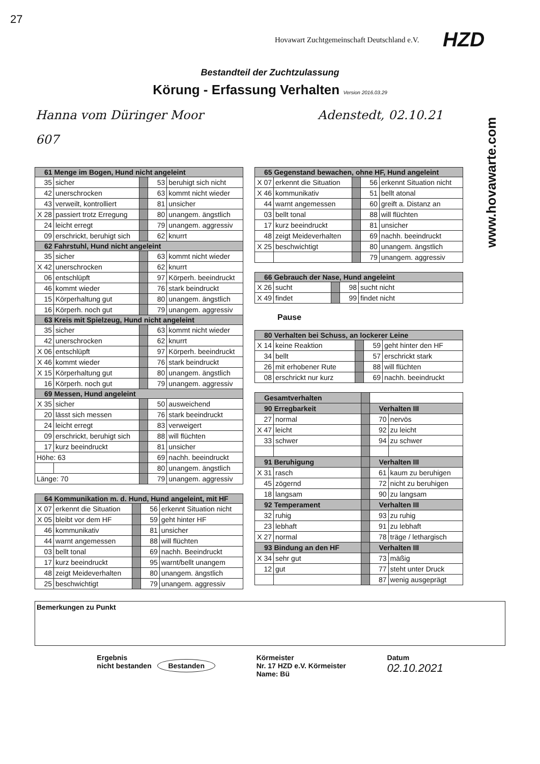27
Hovawart Zuchtgemeinschaft Deutschland e.V.
HZD
www.hovawarte.com
Bestandteil der Zuchtzulassung
Körung - Erfassung Verhalten Version 2016.03.29
Hanna vom Düringer Moor Adenstedt, 02.10.21
607
| 61 Menge im Bogen, Hund nicht angeleint | | | | |
| --- | --- | --- | --- | --- |
| 35 | sicher | | 53 | beruhigt sich nicht |
| 42 | unerschrocken | | 63 | kommt nicht wieder |
| 43 | verweilt, kontrolliert | | 81 | unsicher |
| X 28 | passiert trotz Erregung | | 80 | unangem. ängstlich |
| 24 | leicht erregt | | 79 | unangem. aggressiv |
| 09 | erschrickt, beruhigt sich | | 62 | knurrt |
| 62 Fahrstuhl, Hund nicht angeleint | | | | |
| 35 | sicher | | 63 | kommt nicht wieder |
| X 42 | unerschrocken | | 62 | knurrt |
| 06 | entschlüpft | | 97 | Körperh. beeindruckt |
| 46 | kommt wieder | | 76 | stark beindruckt |
| 15 | Körperhaltung gut | | 80 | unangem. ängstlich |
| 16 | Körperh. noch gut | | 79 | unangem. aggressiv |
| 63 Kreis mit Spielzeug, Hund nicht angeleint | | | | |
| 35 | sicher | | 63 | kommt nicht wieder |
| 42 | unerschrocken | | 62 | knurrt |
| X 06 | entschlüpft | | 97 | Körperh. beeindruckt |
| X 46 | kommt wieder | | 76 | stark beindruckt |
| X 15 | Körperhaltung gut | | 80 | unangem. ängstlich |
| 16 | Körperh. noch gut | | 79 | unangem. aggressiv |
| 69 Messen, Hund angeleint | | | | |
| X 35 | sicher | | 50 | ausweichend |
| 20 | lässt sich messen | | 76 | stark beeindruckt |
| 24 | leicht erregt | | 83 | verweigert |
| 09 | erschrickt, beruhigt sich | | 88 | will flüchten |
| 17 | kurz beeindruckt | | 81 | unsicher |
| Höhe: 63 | | | 69 | nachh. beeindruckt |
| | | | 80 | unangem. ängstlich |
| Länge: 70 | | | 79 | unangem. aggressiv |
| 64 Kommunikation m. d. Hund, Hund angeleint, mit HF | | | | |
| --- | --- | --- | --- | --- |
| X 07 | erkennt die Situation | | 56 | erkennt Situation nicht |
| X 05 | bleibt vor dem HF | | 59 | geht hinter HF |
| 46 | kommunikativ | | 81 | unsicher |
| 44 | warnt angemessen | | 88 | will flüchten |
| 03 | bellt tonal | | 69 | nachh. Beeindruckt |
| 17 | kurz beeindruckt | | 95 | warnt/bellt unangem |
| 48 | zeigt Meideverhalten | | 80 | unangem. ängstlich |
| 25 | beschwichtigt | | 79 | unangem. aggressiv |
| 65 Gegenstand bewachen, ohne HF, Hund angeleint | | | | |
| --- | --- | --- | --- | --- |
| X 07 | erkennt die Situation | | 56 | erkennt Situation nicht |
| X 46 | kommunikativ | | 51 | bellt atonal |
| 44 | warnt angemessen | | 60 | greift a. Distanz an |
| 03 | bellt tonal | | 88 | will flüchten |
| 17 | kurz beeindruckt | | 81 | unsicher |
| 48 | zeigt Meideverhalten | | 69 | nachh. beeindruckt |
| X 25 | beschwichtigt | | 80 | unangem. ängstlich |
| | | | 79 | unangem. aggressiv |
| 66 Gebrauch der Nase, Hund angeleint | | | | |
| --- | --- | --- | --- | --- |
| X 26 | sucht | | 98 | sucht nicht |
| X 49 | findet | | 99 | findet nicht |
Pause
| 80 Verhalten bei Schuss, an lockerer Leine | | | | |
| --- | --- | --- | --- | --- |
| X 14 | keine Reaktion | | 59 | geht hinter den HF |
| 34 | bellt | | 57 | erschrickt stark |
| 26 | mit erhobener Rute | | 88 | will flüchten |
| 08 | erschrickt nur kurz | | 69 | nachh. beeindruckt |
| Gesamtverhalten | | | | |
| 90 Erregbarkeit | | | Verhalten III | |
| 27 | normal | | 70 | nervös |
| X 47 | leicht | | 92 | zu leicht |
| 33 | schwer | | 94 | zu schwer |
| 91 Beruhigung | | | Verhalten III | |
| X 31 | rasch | | 61 | kaum zu beruhigen |
| 45 | zögernd | | 72 | nicht zu beruhigen |
| 18 | langsam | | 90 | zu langsam |
| 92 Temperament | | | Verhalten III | |
| 32 | ruhig | | 93 | zu ruhig |
| 23 | lebhaft | | 91 | zu lebhaft |
| X 27 | normal | | 78 | träge / lethargisch |
| 93 Bindung an den HF | | | Verhalten III | |
| X 34 | sehr gut | | 73 | mäßig |
| 12 | gut | | 77 | steht unter Druck |
| | | | 87 | wenig ausgeprägt |
Bemerkungen zu Punkt
Ergebnis
nicht bestanden Bestanden
Körmeister
Nr. 17 HZD e.V. Körmeister
Name: Bü
Datum
02.10.2021